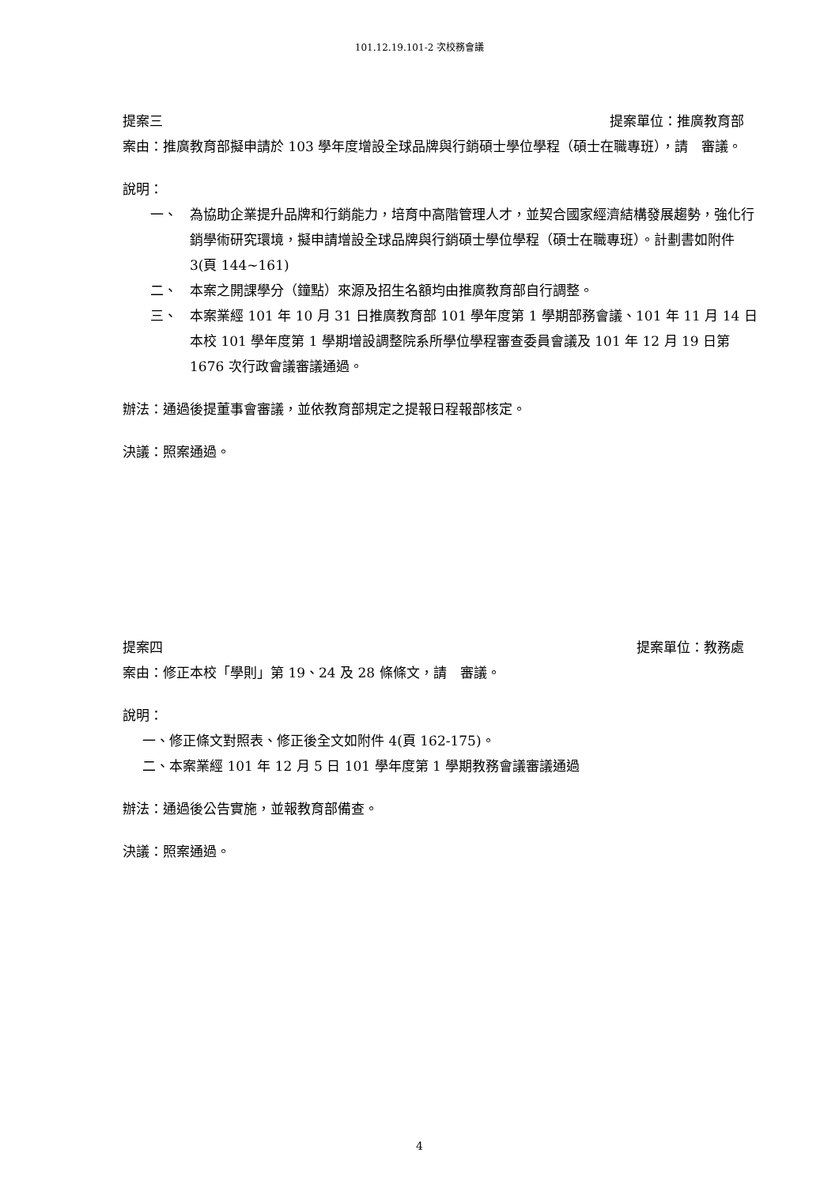101.12.19.101-2 次校務會議
提案三 提案單位：推廣教育部
案由：推廣教育部擬申請於 103 學年度增設全球品牌與行銷碩士學位學程（碩士在職專班），請　審議。
說明：
一、 為協助企業提升品牌和行銷能力，培育中高階管理人才，並契合國家經濟結構發展趨勢，強化行銷學術研究環境，擬申請增設全球品牌與行銷碩士學位學程（碩士在職專班）。計劃書如附件 3(頁 144~161)
二、 本案之開課學分（鐘點）來源及招生名額均由推廣教育部自行調整。
三、 本案業經 101 年 10 月 31 日推廣教育部 101 學年度第 1 學期部務會議、101 年 11 月 14 日本校 101 學年度第 1 學期增設調整院系所學位學程審查委員會議及 101 年 12 月 19 日第 1676 次行政會議審議通過。
辦法：通過後提董事會審議，並依教育部規定之提報日程報部核定。
決議：照案通過。
提案四 提案單位：教務處
案由：修正本校「學則」第 19、24 及 28 條條文，請　審議。
說明：
一、修正條文對照表、修正後全文如附件 4(頁 162-175)。
二、本案業經 101 年 12 月 5 日 101 學年度第 1 學期教務會議審議通過
辦法：通過後公告實施，並報教育部備查。
決議：照案通過。
4